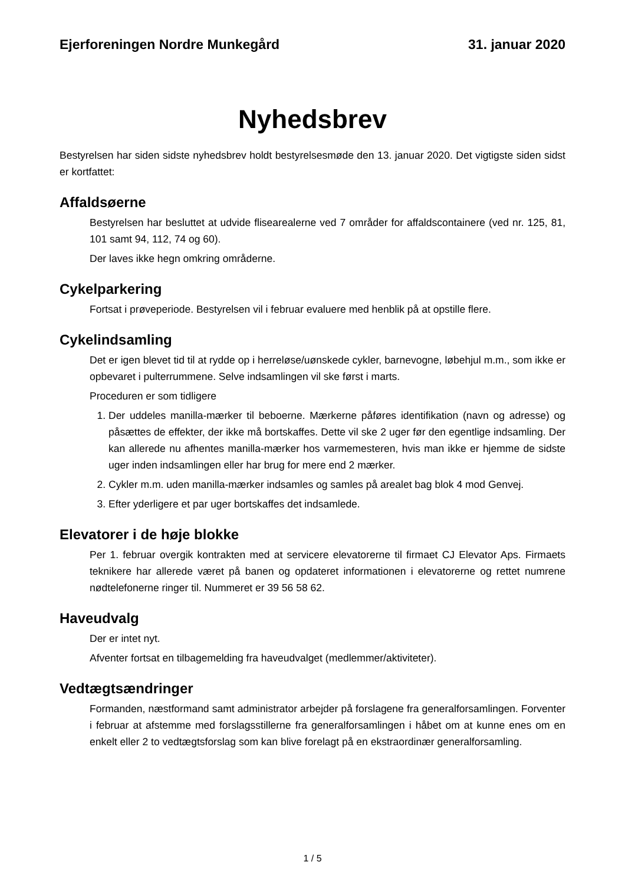Ejerforeningen Nordre Munkegård 31. januar 2020
Nyhedsbrev
Bestyrelsen har siden sidste nyhedsbrev holdt bestyrelsesmøde den 13. januar 2020. Det vigtigste siden sidst er kortfattet:
Affaldsøerne
Bestyrelsen har besluttet at udvide flisearealerne ved 7 områder for affaldscontainere (ved nr. 125, 81, 101 samt 94, 112, 74 og 60).
Der laves ikke hegn omkring områderne.
Cykelparkering
Fortsat i prøveperiode. Bestyrelsen vil i februar evaluere med henblik på at opstille flere.
Cykelindsamling
Det er igen blevet tid til at rydde op i herreløse/uønskede cykler, barnevogne, løbehjul m.m., som ikke er opbevaret i pulterrummene. Selve indsamlingen vil ske først i marts.
Proceduren er som tidligere
1. Der uddeles manilla-mærker til beboerne. Mærkerne påføres identifikation (navn og adresse) og påsættes de effekter, der ikke må bortskaffes. Dette vil ske 2 uger før den egentlige indsamling. Der kan allerede nu afhentes manilla-mærker hos varmemesteren, hvis man ikke er hjemme de sidste uger inden indsamlingen eller har brug for mere end 2 mærker.
2. Cykler m.m. uden manilla-mærker indsamles og samles på arealet bag blok 4 mod Genvej.
3. Efter yderligere et par uger bortskaffes det indsamlede.
Elevatorer i de høje blokke
Per 1. februar overgik kontrakten med at servicere elevatorerne til firmaet CJ Elevator Aps. Firmaets teknikere har allerede været på banen og opdateret informationen i elevatorerne og rettet numrene nødtelefonerne ringer til. Nummeret er 39 56 58 62.
Haveudvalg
Der er intet nyt.
Afventer fortsat en tilbagemelding fra haveudvalget (medlemmer/aktiviteter).
Vedtægtsændringer
Formanden, næstformand samt administrator arbejder på forslagene fra generalforsamlingen. Forventer i februar at afstemme med forslagsstillerne fra generalforsamlingen i håbet om at kunne enes om en enkelt eller 2 to vedtægtsforslag som kan blive forelagt på en ekstraordinær generalforsamling.
1 / 5